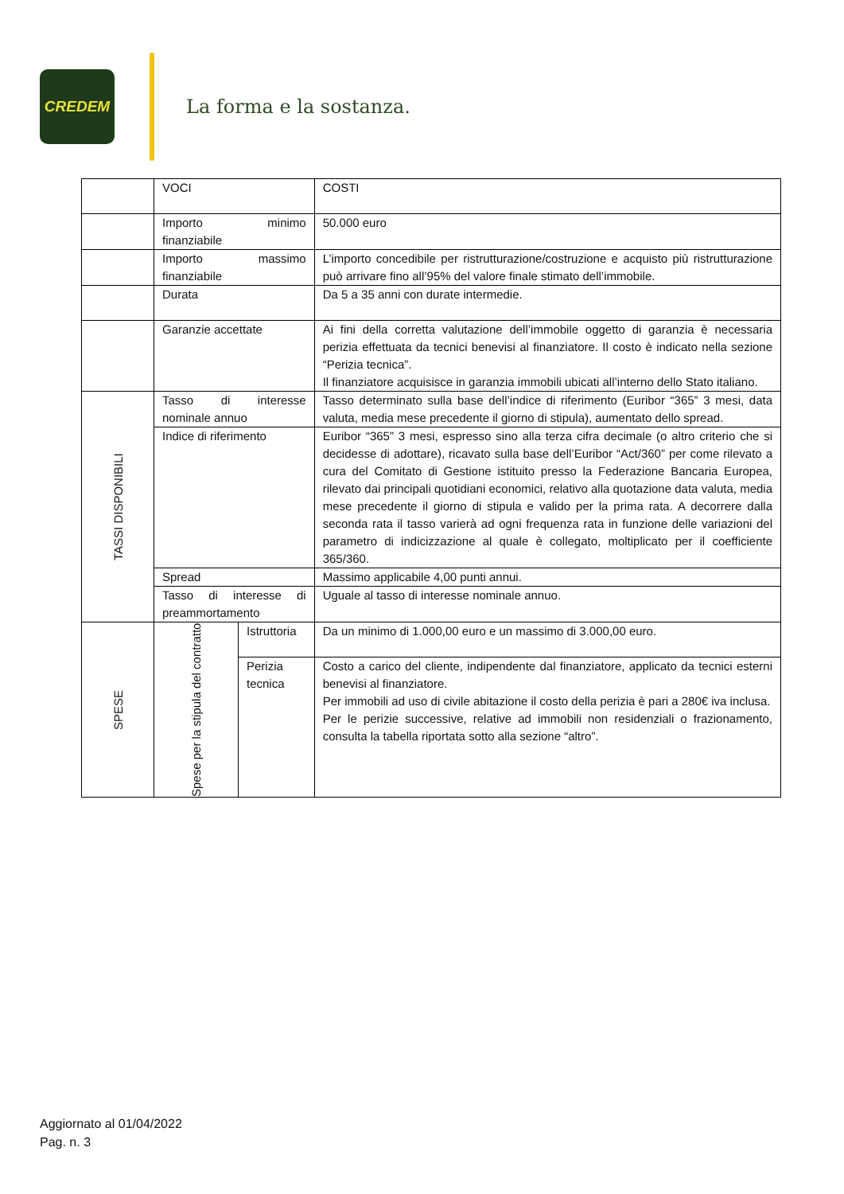CREDEM
La forma e la sostanza.
| | VOCI | | COSTI |
| | Importo minimo finanziabile | | 50.000 euro |
| | Importo massimo finanziabile | | L’importo concedibile per ristrutturazione/costruzione e acquisto più ristrutturazione può arrivare fino all’95% del valore finale stimato dell’immobile. |
| | Durata | | Da 5 a 35 anni con durate intermedie. |
| | Garanzie accettate | | Ai fini della corretta valutazione dell’immobile oggetto di garanzia è necessaria perizia effettuata da tecnici benevisi al finanziatore. Il costo è indicato nella sezione “Perizia tecnica”. Il finanziatore acquisisce in garanzia immobili ubicati all’interno dello Stato italiano. |
| TASSI DISPONIBILI | Tasso di interesse nominale annuo | | Tasso determinato sulla base dell’indice di riferimento (Euribor “365” 3 mesi, data valuta, media mese precedente il giorno di stipula), aumentato dello spread. |
| | Indice di riferimento | | Euribor “365” 3 mesi, espresso sino alla terza cifra decimale (o altro criterio che si decidesse di adottare), ricavato sulla base dell’Euribor “Act/360” per come rilevato a cura del Comitato di Gestione istituito presso la Federazione Bancaria Europea, rilevato dai principali quotidiani economici, relativo alla quotazione data valuta, media mese precedente il giorno di stipula e valido per la prima rata. A decorrere dalla seconda rata il tasso varierà ad ogni frequenza rata in funzione delle variazioni del parametro di indicizzazione al quale è collegato, moltiplicato per il coefficiente 365/360. |
| | Spread | | Massimo applicabile 4,00 punti annui. |
| | Tasso di interesse di preammortamento | | Uguale al tasso di interesse nominale annuo. |
| SPESE | Spese per la stipula del contratto | Istruttoria | Da un minimo di 1.000,00 euro e un massimo di 3.000,00 euro. |
| | | Perizia tecnica | Costo a carico del cliente, indipendente dal finanziatore, applicato da tecnici esterni benevisi al finanziatore. Per immobili ad uso di civile abitazione il costo della perizia è pari a 280€ iva inclusa. Per le perizie successive, relative ad immobili non residenziali o frazionamento, consulta la tabella riportata sotto alla sezione “altro”. |
Aggiornato al 01/04/2022
Pag. n. 3